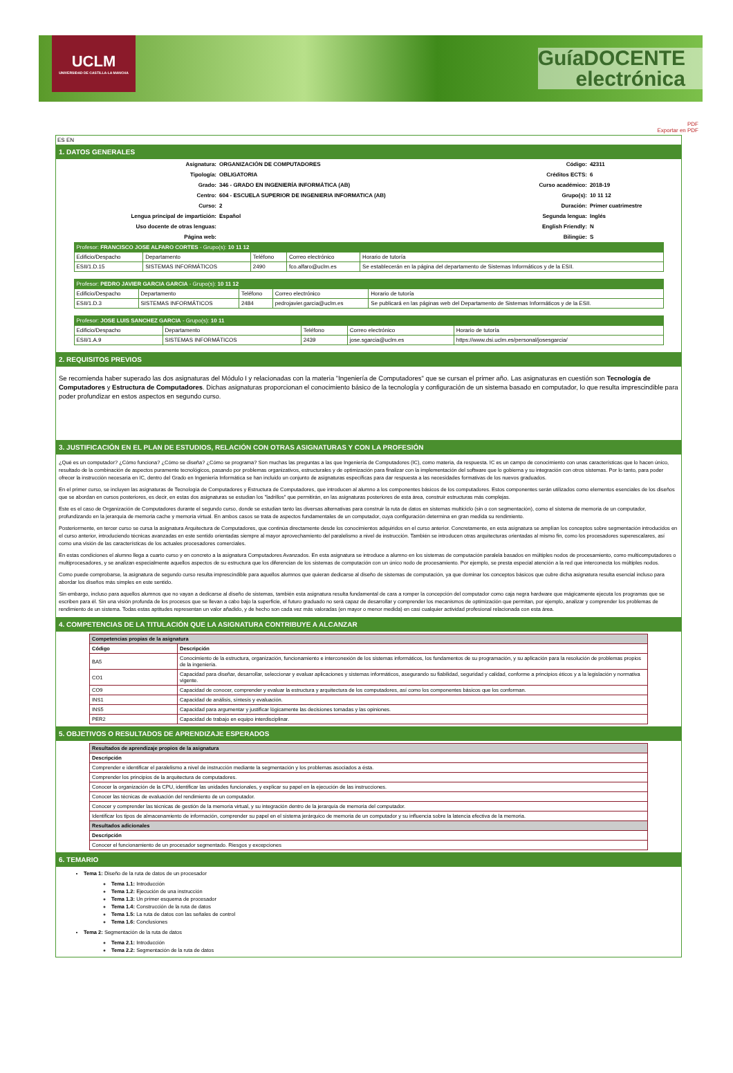UCLM
UNIVERSIDAD DE CASTILLA-LA MANCHA
GuíaDOCENTE
electrónica
PDF
Exportar en PDF
ES EN
1. DATOS GENERALES
| Asignatura: | ORGANIZACIÓN DE COMPUTADORES | Código: | 42311 |
| Tipología: | OBLIGATORIA | Créditos ECTS: | 6 |
| Grado: | 346 - GRADO EN INGENIERÍA INFORMÁTICA (AB) | Curso académico: | 2018-19 |
| Centro: | 604 - ESCUELA SUPERIOR DE INGENIERIA INFORMATICA (AB) | Grupo(s): | 10 11 12 |
| Curso: | 2 | Duración: | Primer cuatrimestre |
| Lengua principal de impartición: | Español | Segunda lengua: | Inglés |
| Uso docente de otras lenguas: | | English Friendly: | N |
| Página web: | | Bilingüe: | S |
| Profesor: FRANCISCO JOSE ALFARO CORTES - Grupo(s): 10 11 12 | | | | |
| Edificio/Despacho | Departamento | Teléfono | Correo electrónico | Horario de tutoría |
| ESII/1.D.15 | SISTEMAS INFORMÁTICOS | 2490 | fco.alfaro@uclm.es | Se establecerán en la página del departamento de Sistemas Informáticos y de la ESII. |
| Profesor: PEDRO JAVIER GARCIA GARCIA - Grupo(s): 10 11 12 | | | | |
| Edificio/Despacho | Departamento | Teléfono | Correo electrónico | Horario de tutoría |
| ESII/1.D.3 | SISTEMAS INFORMÁTICOS | 2484 | pedrojavier.garcia@uclm.es | Se publicará en las páginas web del Departamento de Sistemas Informáticos y de la ESII. |
| Profesor: JOSE LUIS SANCHEZ GARCIA - Grupo(s): 10 11 | | | | |
| Edificio/Despacho | Departamento | Teléfono | Correo electrónico | Horario de tutoría |
| ESII/1.A.9 | SISTEMAS INFORMÁTICOS | 2439 | jose.sgarcia@uclm.es | https://www.dsi.uclm.es/personal/josesgarcia/ |
2. REQUISITOS PREVIOS
Se recomienda haber superado las dos asignaturas del Módulo I y relacionadas con la materia "Ingeniería de Computadores" que se cursan el primer año. Las asignaturas en cuestión son Tecnología de Computadores y Estructura de Computadores. Dichas asignaturas proporcionan el conocimiento básico de la tecnología y configuración de un sistema basado en computador, lo que resulta imprescindible para poder profundizar en estos aspectos en segundo curso.
3. JUSTIFICACIÓN EN EL PLAN DE ESTUDIOS, RELACIÓN CON OTRAS ASIGNATURAS Y CON LA PROFESIÓN
¿Qué es un computador? ¿Cómo funciona? ¿Cómo se diseña? ¿Cómo se programa? Son muchas las preguntas a las que Ingeniería de Computadores (IC), como materia, da respuesta. IC es un campo de conocimiento con unas características que lo hacen único, resultado de la combinación de aspectos puramente tecnológicos, pasando por problemas organizativos, estructurales y de optimización para finalizar con la implementación del software que lo gobierna y su integración con otros sistemas. Por lo tanto, para poder ofrecer la instrucción necesaria en IC, dentro del Grado en Ingeniería Informática se han incluido un conjunto de asignaturas específicas para dar respuesta a las necesidades formativas de los nuevos graduados.
En el primer curso, se incluyen las asignaturas de Tecnología de Computadores y Estructura de Computadores, que introducen al alumno a los componentes básicos de los computadores. Estos componentes serán utilizados como elementos esenciales de los diseños que se abordan en cursos posteriores, es decir, en estas dos asignaturas se estudian los "ladrillos" que permitirán, en las asignaturas posteriores de esta área, construir estructuras más complejas.
Este es el caso de Organización de Computadores durante el segundo curso, donde se estudian tanto las diversas alternativas para construir la ruta de datos en sistemas multiciclo (sin o con segmentación), como el sistema de memoria de un computador, profundizando en la jerarquía de memoria cache y memoria virtual. En ambos casos se trata de aspectos fundamentales de un computador, cuya configuración determina en gran medida su rendimiento.
Posteriormente, en tercer curso se cursa la asignatura Arquitectura de Computadores, que continúa directamente desde los conocimientos adquiridos en el curso anterior. Concretamente, en esta asignatura se amplían los conceptos sobre segmentación introducidos en el curso anterior, introduciendo técnicas avanzadas en este sentido orientadas siempre al mayor aprovechamiento del paralelismo a nivel de instrucción. También se introducen otras arquitecturas orientadas al mismo fin, como los procesadores superescalares, así como una visión de las características de los actuales procesadores comerciales.
En estas condiciones el alumno llega a cuarto curso y en concreto a la asignatura Computadores Avanzados. En esta asignatura se introduce a alumno en los sistemas de computación paralela basados en múltiples nodos de procesamiento, como multicomputadores o multiprocesadores, y se analizan especialmente aquellos aspectos de su estructura que los diferencian de los sistemas de computación con un único nodo de procesamiento. Por ejemplo, se presta especial atención a la red que interconecta los múltiples nodos.
Como puede comprobarse, la asignatura de segundo curso resulta imprescindible para aquellos alumnos que quieran dedicarse al diseño de sistemas de computación, ya que dominar los conceptos básicos que cubre dicha asignatura resulta esencial incluso para abordar los diseños más simples en este sentido.
Sin embargo, incluso para aquellos alumnos que no vayan a dedicarse al diseño de sistemas, también esta asignatura resulta fundamental de cara a romper la concepción del computador como caja negra hardware que mágicamente ejecuta los programas que se escriben para él. Sin una visión profunda de los procesos que se llevan a cabo bajo la superficie, el futuro graduado no será capaz de desarrollar y comprender los mecanismos de optimización que permitan, por ejemplo, analizar y comprender los problemas de rendimiento de un sistema. Todas estas aptitudes representan un valor añadido, y de hecho son cada vez más valoradas (en mayor o menor medida) en casi cualquier actividad profesional relacionada con esta área.
4. COMPETENCIAS DE LA TITULACIÓN QUE LA ASIGNATURA CONTRIBUYE A ALCANZAR
| Competencias propias de la asignatura | |
| --- | --- |
| Código | Descripción |
| BA5 | Conocimiento de la estructura, organización, funcionamiento e interconexión de los sistemas informáticos, los fundamentos de su programación, y su aplicación para la resolución de problemas propios de la ingeniería. |
| CO1 | Capacidad para diseñar, desarrollar, seleccionar y evaluar aplicaciones y sistemas informáticos, asegurando su fiabilidad, seguridad y calidad, conforme a principios éticos y a la legislación y normativa vigente. |
| CO9 | Capacidad de conocer, comprender y evaluar la estructura y arquitectura de los computadores, así como los componentes básicos que los conforman. |
| INS1 | Capacidad de análisis, síntesis y evaluación. |
| INS5 | Capacidad para argumentar y justificar lógicamente las decisiones tomadas y las opiniones. |
| PER2 | Capacidad de trabajo en equipo interdisciplinar. |
5. OBJETIVOS O RESULTADOS DE APRENDIZAJE ESPERADOS
| Resultados de aprendizaje propios de la asignatura |
| --- |
| Descripción |
| Comprender e identificar el paralelismo a nivel de instrucción mediante la segmentación y los problemas asociados a ésta. |
| Comprender los principios de la arquitectura de computadores. |
| Conocer la organización de la CPU, identificar las unidades funcionales, y explicar su papel en la ejecución de las instrucciones. |
| Conocer las técnicas de evaluación del rendimiento de un computador. |
| Conocer y comprender las técnicas de gestión de la memoria virtual, y su integración dentro de la jerarquía de memoria del computador. |
| Identificar los tipos de almacenamiento de información, comprender su papel en el sistema jerárquico de memoria de un computador y su influencia sobre la latencia efectiva de la memoria. |
| Resultados adicionales |
| Descripción |
| Conocer el funcionamiento de un procesador segmentado. Riesgos y excepciones |
6. TEMARIO
Tema 1: Diseño de la ruta de datos de un procesador
Tema 1.1: Introducción
Tema 1.2: Ejecución de una instrucción
Tema 1.3: Un primer esquema de procesador
Tema 1.4: Construcción de la ruta de datos
Tema 1.5: La ruta de datos con las señales de control
Tema 1.6: Conclusiones
Tema 2: Segmentación de la ruta de datos
Tema 2.1: Introducción
Tema 2.2: Segmentación de la ruta de datos